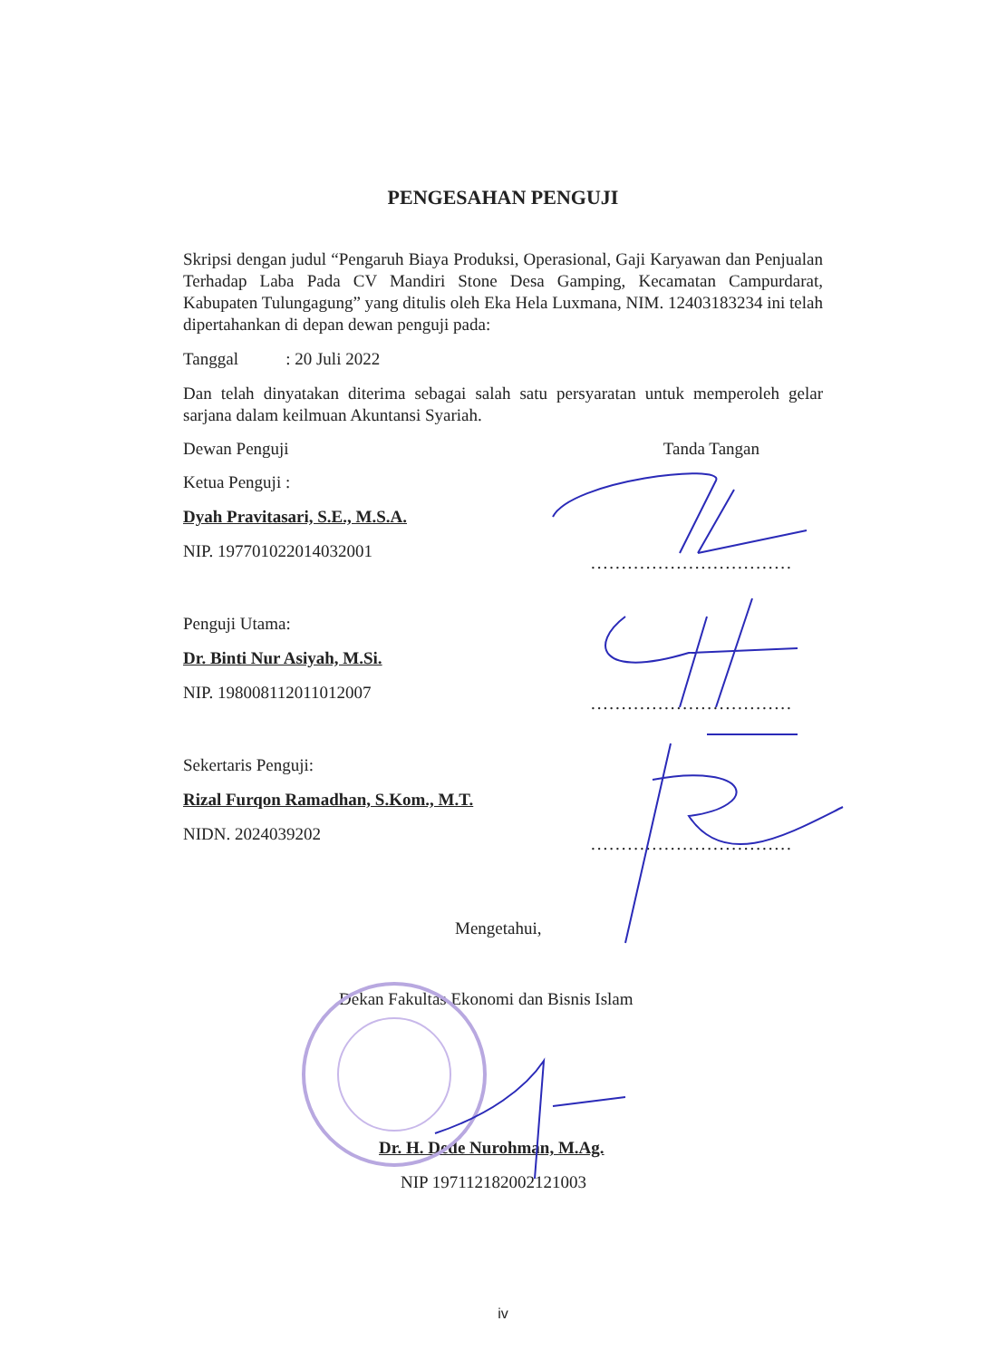PENGESAHAN PENGUJI
Skripsi dengan judul “Pengaruh Biaya Produksi, Operasional, Gaji Karyawan dan Penjualan Terhadap Laba Pada CV Mandiri Stone Desa Gamping, Kecamatan Campurdarat, Kabupaten Tulungagung” yang ditulis oleh Eka Hela Luxmana, NIM. 12403183234 ini telah dipertahankan di depan dewan penguji pada:
Tanggal : 20 Juli 2022
Dan telah dinyatakan diterima sebagai salah satu persyaratan untuk memperoleh gelar sarjana dalam keilmuan Akuntansi Syariah.
Dewan Penguji Tanda Tangan
Ketua Penguji :
Dyah Pravitasari, S.E., M.S.A.
NIP. 197701022014032001
Penguji Utama:
Dr. Binti Nur Asiyah, M.Si.
NIP. 198008112011012007
Sekertaris Penguji:
Rizal Furqon Ramadhan, S.Kom., M.T.
NIDN. 2024039202
Mengetahui,
Dekan Fakultas Ekonomi dan Bisnis Islam
Dr. H. Dede Nurohman, M.Ag.
NIP 197112182002121003
.................................
.................................
.................................
iv